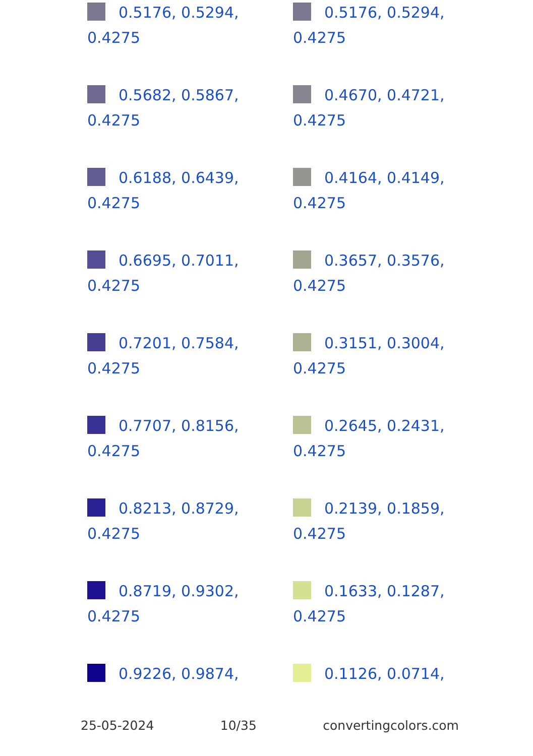0.5176, 0.5294,
0.4275
0.5176, 0.5294,
0.4275
0.5682, 0.5867,
0.4275
0.4670, 0.4721,
0.4275
0.6188, 0.6439,
0.4275
0.4164, 0.4149,
0.4275
0.6695, 0.7011,
0.4275
0.3657, 0.3576,
0.4275
0.7201, 0.7584,
0.4275
0.3151, 0.3004,
0.4275
0.7707, 0.8156,
0.4275
0.2645, 0.2431,
0.4275
0.8213, 0.8729,
0.4275
0.2139, 0.1859,
0.4275
0.8719, 0.9302,
0.4275
0.1633, 0.1287,
0.4275
0.9226, 0.9874,
0.1126, 0.0714,
25-05-2024 10/35 convertingcolors.com